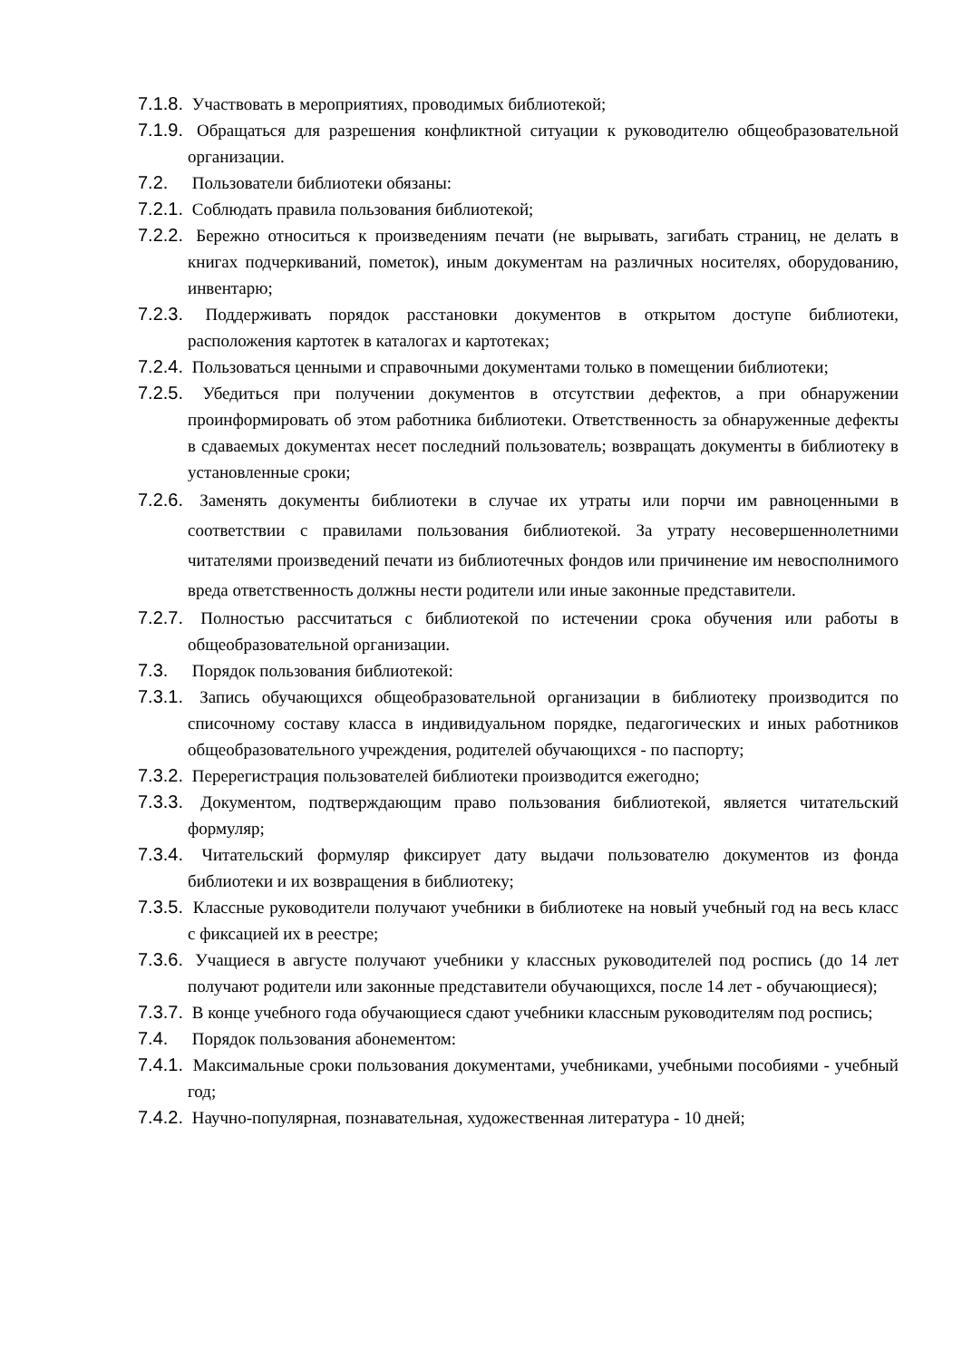7.1.8. Участвовать в мероприятиях, проводимых библиотекой;
7.1.9. Обращаться для разрешения конфликтной ситуации к руководителю общеобразовательной организации.
7.2. Пользователи библиотеки обязаны:
7.2.1. Соблюдать правила пользования библиотекой;
7.2.2. Бережно относиться к произведениям печати (не вырывать, загибать страниц, не делать в книгах подчеркиваний, пометок), иным документам на различных носителях, оборудованию, инвентарю;
7.2.3. Поддерживать порядок расстановки документов в открытом доступе библиотеки, расположения картотек в каталогах и картотеках;
7.2.4. Пользоваться ценными и справочными документами только в помещении библиотеки;
7.2.5. Убедиться при получении документов в отсутствии дефектов, а при обнаружении проинформировать об этом работника библиотеки. Ответственность за обнаруженные дефекты в сдаваемых документах несет последний пользователь; возвращать документы в библиотеку в установленные сроки;
7.2.6. Заменять документы библиотеки в случае их утраты или порчи им равноценными в соответствии с правилами пользования библиотекой. За утрату несовершеннолетними читателями произведений печати из библиотечных фондов или причинение им невосполнимого вреда ответственность должны нести родители или иные законные представители.
7.2.7. Полностью рассчитаться с библиотекой по истечении срока обучения или работы в общеобразовательной организации.
7.3. Порядок пользования библиотекой:
7.3.1. Запись обучающихся общеобразовательной организации в библиотеку производится по списочному составу класса в индивидуальном порядке, педагогических и иных работников общеобразовательного учреждения, родителей обучающихся - по паспорту;
7.3.2. Перерегистрация пользователей библиотеки производится ежегодно;
7.3.3. Документом, подтверждающим право пользования библиотекой, является читательский формуляр;
7.3.4. Читательский формуляр фиксирует дату выдачи пользователю документов из фонда библиотеки и их возвращения в библиотеку;
7.3.5. Классные руководители получают учебники в библиотеке на новый учебный год на весь класс с фиксацией их в реестре;
7.3.6. Учащиеся в августе получают учебники у классных руководителей под роспись (до 14 лет получают родители или законные представители обучающихся, после 14 лет - обучающиеся);
7.3.7. В конце учебного года обучающиеся сдают учебники классным руководителям под роспись;
7.4. Порядок пользования абонементом:
7.4.1. Максимальные сроки пользования документами, учебниками, учебными пособиями - учебный год;
7.4.2. Научно-популярная, познавательная, художественная литература - 10 дней;